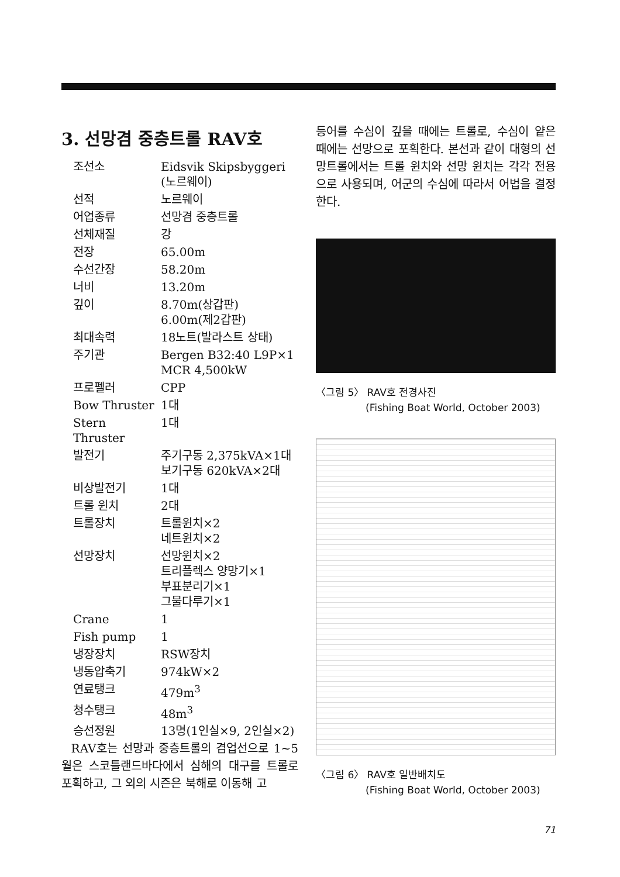3. 선망겸 중층트롤 RAV호
| 조선소 | Eidsvik Skipsbyggeri (노르웨이) |
| 선적 | 노르웨이 |
| 어업종류 | 선망겸 중층트롤 |
| 선체재질 | 강 |
| 전장 | 65.00m |
| 수선간장 | 58.20m |
| 너비 | 13.20m |
| 깊이 | 8.70m(상갑판) 6.00m(제2갑판) |
| 최대속력 | 18노트(발라스트 상태) |
| 주기관 | Bergen B32:40 L9P×1 MCR 4,500kW |
| 프로펠러 | CPP |
| Bow Thruster | 1대 |
| Stern Thruster | 1대 |
| 발전기 | 주기구동 2,375kVA×1대 보기구동 620kVA×2대 |
| 비상발전기 | 1대 |
| 트롤 윈치 | 2대 |
| 트롤장치 | 트롤윈치×2 네트윈치×2 |
| 선망장치 | 선망윈치×2 트리플렉스 양망기×1 부표분리기×1 그물다루기×1 |
| Crane | 1 |
| Fish pump | 1 |
| 냉장장치 | RSW장치 |
| 냉동압축기 | 974kW×2 |
| 연료탱크 | 479m<sup>3</sup> |
| 청수탱크 | 48m<sup>3</sup> |
| 승선정원 | 13명(1인실×9, 2인실×2) |
RAV호는 선망과 중층트롤의 겸업선으로 1~5월은 스코틀랜드바다에서 심해의 대구를 트롤로 포획하고, 그 외의 시즌은 북해로 이동해 고
등어를 수심이 깊을 때에는 트롤로, 수심이 얕은 때에는 선망으로 포획한다. 본선과 같이 대형의 선망트롤에서는 트롤 윈치와 선망 윈치는 각각 전용으로 사용되며, 어군의 수심에 따라서 어법을 결정한다.
〈그림 5〉 RAV호 전경사진
(Fishing Boat World, October 2003)
〈그림 6〉 RAV호 일반배치도
(Fishing Boat World, October 2003)
71